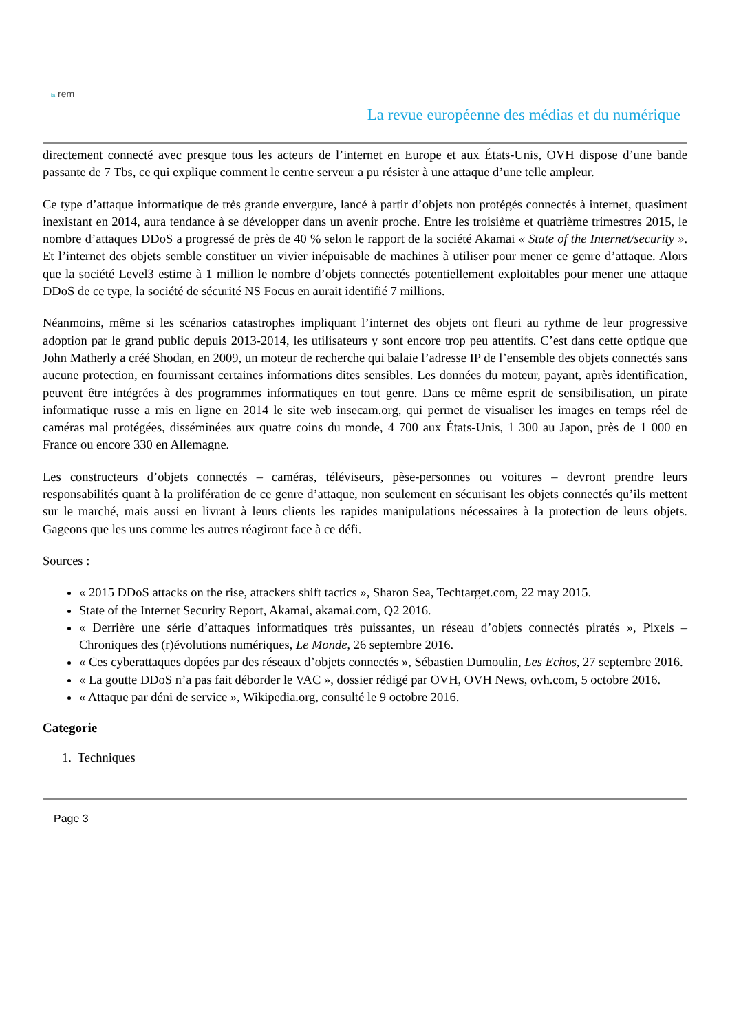la rem
La revue européenne des médias et du numérique
directement connecté avec presque tous les acteurs de l’internet en Europe et aux États-Unis, OVH dispose d’une bande passante de 7 Tbs, ce qui explique comment le centre serveur a pu résister à une attaque d’une telle ampleur.
Ce type d’attaque informatique de très grande envergure, lancé à partir d’objets non protégés connectés à internet, quasiment inexistant en 2014, aura tendance à se développer dans un avenir proche. Entre les troisième et quatrième trimestres 2015, le nombre d’attaques DDoS a progressé de près de 40 % selon le rapport de la société Akamai « State of the Internet/security ». Et l’internet des objets semble constituer un vivier inépuisable de machines à utiliser pour mener ce genre d’attaque. Alors que la société Level3 estime à 1 million le nombre d’objets connectés potentiellement exploitables pour mener une attaque DDoS de ce type, la société de sécurité NS Focus en aurait identifié 7 millions.
Néanmoins, même si les scénarios catastrophes impliquant l’internet des objets ont fleuri au rythme de leur progressive adoption par le grand public depuis 2013-2014, les utilisateurs y sont encore trop peu attentifs. C’est dans cette optique que John Matherly a créé Shodan, en 2009, un moteur de recherche qui balaie l’adresse IP de l’ensemble des objets connectés sans aucune protection, en fournissant certaines informations dites sensibles. Les données du moteur, payant, après identification, peuvent être intégrées à des programmes informatiques en tout genre. Dans ce même esprit de sensibilisation, un pirate informatique russe a mis en ligne en 2014 le site web insecam.org, qui permet de visualiser les images en temps réel de caméras mal protégées, disséminées aux quatre coins du monde, 4 700 aux États-Unis, 1 300 au Japon, près de 1 000 en France ou encore 330 en Allemagne.
Les constructeurs d’objets connectés – caméras, téléviseurs, pèse-personnes ou voitures – devront prendre leurs responsabilités quant à la prolifération de ce genre d’attaque, non seulement en sécurisant les objets connectés qu’ils mettent sur le marché, mais aussi en livrant à leurs clients les rapides manipulations nécessaires à la protection de leurs objets. Gageons que les uns comme les autres réagiront face à ce défi.
Sources :
« 2015 DDoS attacks on the rise, attackers shift tactics », Sharon Sea, Techtarget.com, 22 may 2015.
State of the Internet Security Report, Akamai, akamai.com, Q2 2016.
« Derrière une série d’attaques informatiques très puissantes, un réseau d’objets connectés piratés », Pixels – Chroniques des (r)évolutions numériques, Le Monde, 26 septembre 2016.
« Ces cyberattaques dopées par des réseaux d’objets connectés », Sébastien Dumoulin, Les Echos, 27 septembre 2016.
« La goutte DDoS n’a pas fait déborder le VAC », dossier rédigé par OVH, OVH News, ovh.com, 5 octobre 2016.
« Attaque par déni de service », Wikipedia.org, consulté le 9 octobre 2016.
Categorie
1. Techniques
Page 3